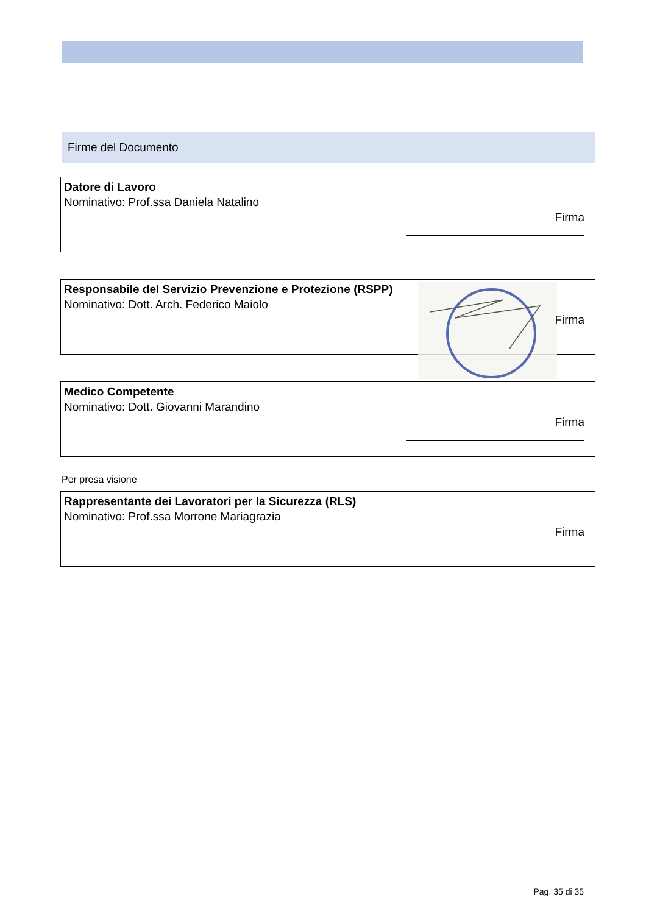Firme del Documento
Datore di Lavoro
Nominativo: Prof.ssa Daniela Natalino
Firma
Responsabile del Servizio Prevenzione e Protezione (RSPP)
Nominativo: Dott. Arch. Federico Maiolo
Firma
Medico Competente
Nominativo: Dott. Giovanni Marandino
Firma
Per presa visione
Rappresentante dei Lavoratori per la Sicurezza (RLS)
Nominativo: Prof.ssa Morrone Mariagrazia
Firma
Pag. 35 di 35